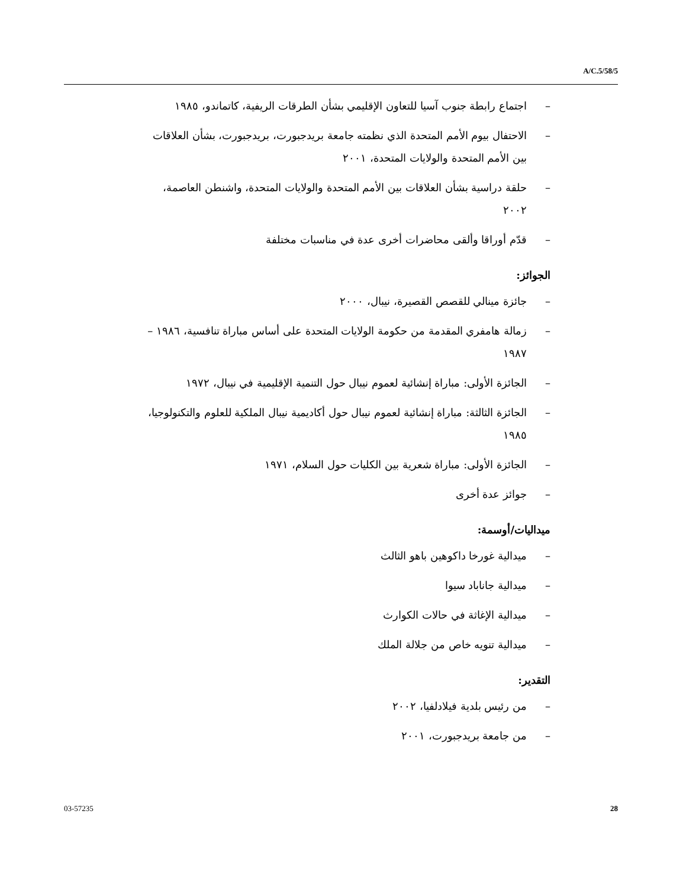A/C.5/58/5
– اجتماع رابطة جنوب آسيا للتعاون الإقليمي بشأن الطرقات الريفية، كاتماندو، ١٩٨٥
– الاحتفال بيوم الأمم المتحدة الذي نظمته جامعة بريدجبورت، بريدجبورت، بشأن العلاقات بين الأمم المتحدة والولايات المتحدة، ٢٠٠١
– حلقة دراسية بشأن العلاقات بين الأمم المتحدة والولايات المتحدة، واشنطن العاصمة، ٢٠٠٢
– قدّم أوراقا وألقى محاضرات أخرى عدة في مناسبات مختلفة
الجوائز:
– جائزة مينالي للقصص القصيرة، نيبال، ٢٠٠٠
– زمالة هامفري المقدمة من حكومة الولايات المتحدة على أساس مباراة تنافسية، ١٩٨٦ – ١٩٨٧
– الجائزة الأولى: مباراة إنشائية لعموم نيبال حول التنمية الإقليمية في نيبال، ١٩٧٢
– الجائزة الثالثة: مباراة إنشائية لعموم نيبال حول أكاديمية نيبال الملكية للعلوم والتكنولوجيا، ١٩٨٥
– الجائزة الأولى: مباراة شعرية بين الكليات حول السلام، ١٩٧١
– جوائز عدة أخرى
ميداليات/أوسمة:
– ميدالية غورخا داكوهين باهو الثالث
– ميدالية جاناباد سيوا
– ميدالية الإغاثة في حالات الكوارث
– ميدالية تنويه خاص من جلالة الملك
التقدير:
– من رئيس بلدية فيلادلفيا، ٢٠٠٢
– من جامعة بريدجبورت، ٢٠٠١
03-57235 28